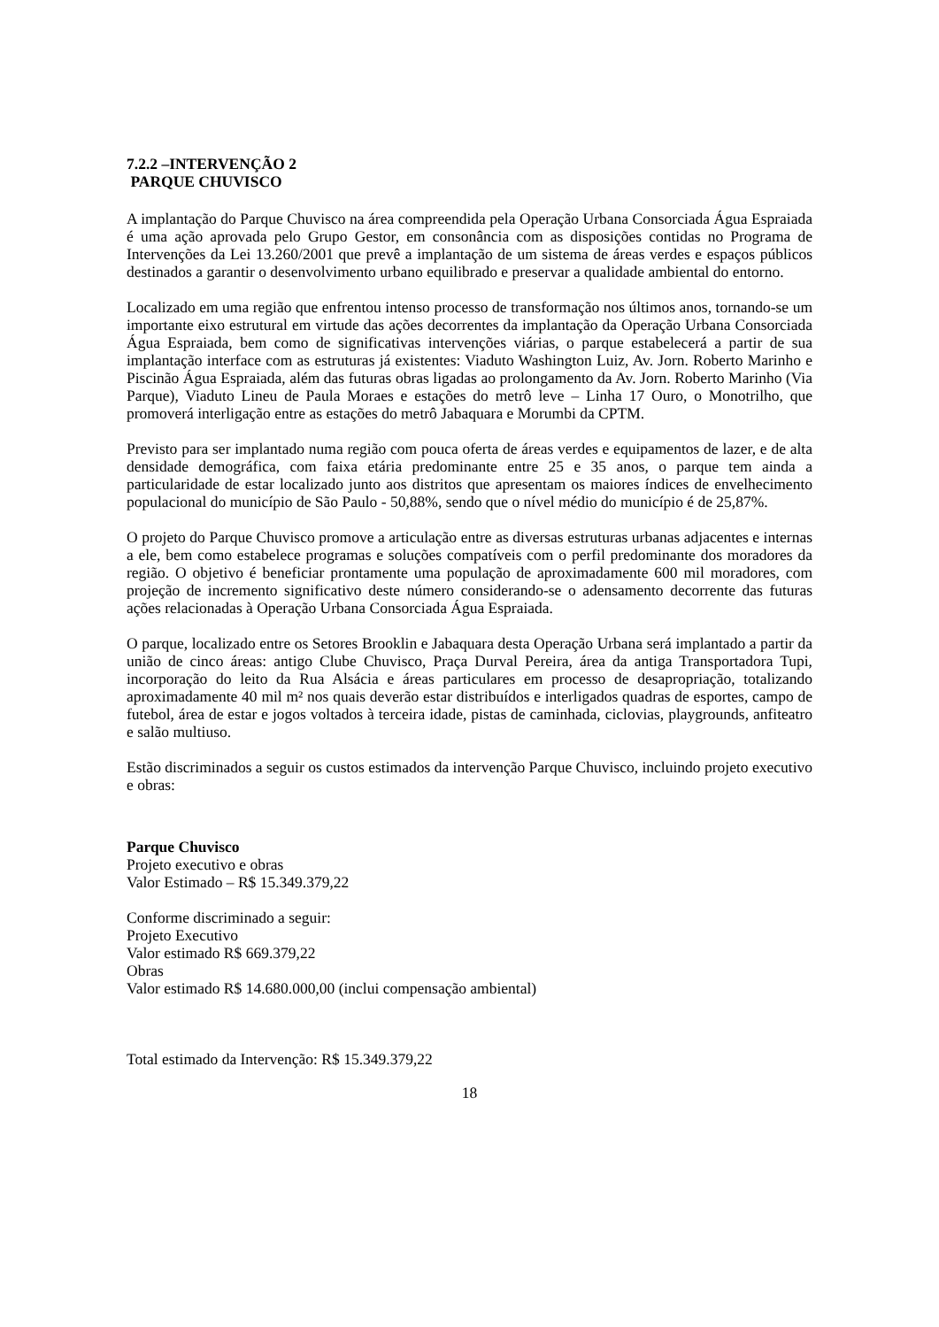7.2.2 –INTERVENÇÃO 2
PARQUE CHUVISCO
A implantação do Parque Chuvisco na área compreendida pela Operação Urbana Consorciada Água Espraiada é uma ação aprovada pelo Grupo Gestor, em consonância com as disposições contidas no Programa de Intervenções da Lei 13.260/2001 que prevê a implantação de um sistema de áreas verdes e espaços públicos destinados a garantir o desenvolvimento urbano equilibrado e preservar a qualidade ambiental do entorno.
Localizado em uma região que enfrentou intenso processo de transformação nos últimos anos, tornando-se um importante eixo estrutural em virtude das ações decorrentes da implantação da Operação Urbana Consorciada Água Espraiada, bem como de significativas intervenções viárias, o parque estabelecerá a partir de sua implantação interface com as estruturas já existentes: Viaduto Washington Luiz, Av. Jorn. Roberto Marinho e Piscinão Água Espraiada, além das futuras obras ligadas ao prolongamento da Av. Jorn. Roberto Marinho (Via Parque), Viaduto Lineu de Paula Moraes e estações do metrô leve – Linha 17 Ouro, o Monotrilho, que promoverá interligação entre as estações do metrô Jabaquara e Morumbi da CPTM.
Previsto para ser implantado numa região com pouca oferta de áreas verdes e equipamentos de lazer, e de alta densidade demográfica, com faixa etária predominante entre 25 e 35 anos, o parque tem ainda a particularidade de estar localizado junto aos distritos que apresentam os maiores índices de envelhecimento populacional do município de São Paulo - 50,88%, sendo que o nível médio do município é de 25,87%.
O projeto do Parque Chuvisco promove a articulação entre as diversas estruturas urbanas adjacentes e internas a ele, bem como estabelece programas e soluções compatíveis com o perfil predominante dos moradores da região. O objetivo é beneficiar prontamente uma população de aproximadamente 600 mil moradores, com projeção de incremento significativo deste número considerando-se o adensamento decorrente das futuras ações relacionadas à Operação Urbana Consorciada Água Espraiada.
O parque, localizado entre os Setores Brooklin e Jabaquara desta Operação Urbana será implantado a partir da união de cinco áreas: antigo Clube Chuvisco, Praça Durval Pereira, área da antiga Transportadora Tupi, incorporação do leito da Rua Alsácia e áreas particulares em processo de desapropriação, totalizando aproximadamente 40 mil m² nos quais deverão estar distribuídos e interligados quadras de esportes, campo de futebol, área de estar e jogos voltados à terceira idade, pistas de caminhada, ciclovias, playgrounds, anfiteatro e salão multiuso.
Estão discriminados a seguir os custos estimados da intervenção Parque Chuvisco, incluindo projeto executivo e obras:
Parque Chuvisco
Projeto executivo e obras
Valor Estimado – R$ 15.349.379,22
Conforme discriminado a seguir:
Projeto Executivo
Valor estimado R$ 669.379,22
Obras
Valor estimado R$ 14.680.000,00 (inclui compensação ambiental)
Total estimado da Intervenção: R$ 15.349.379,22
18